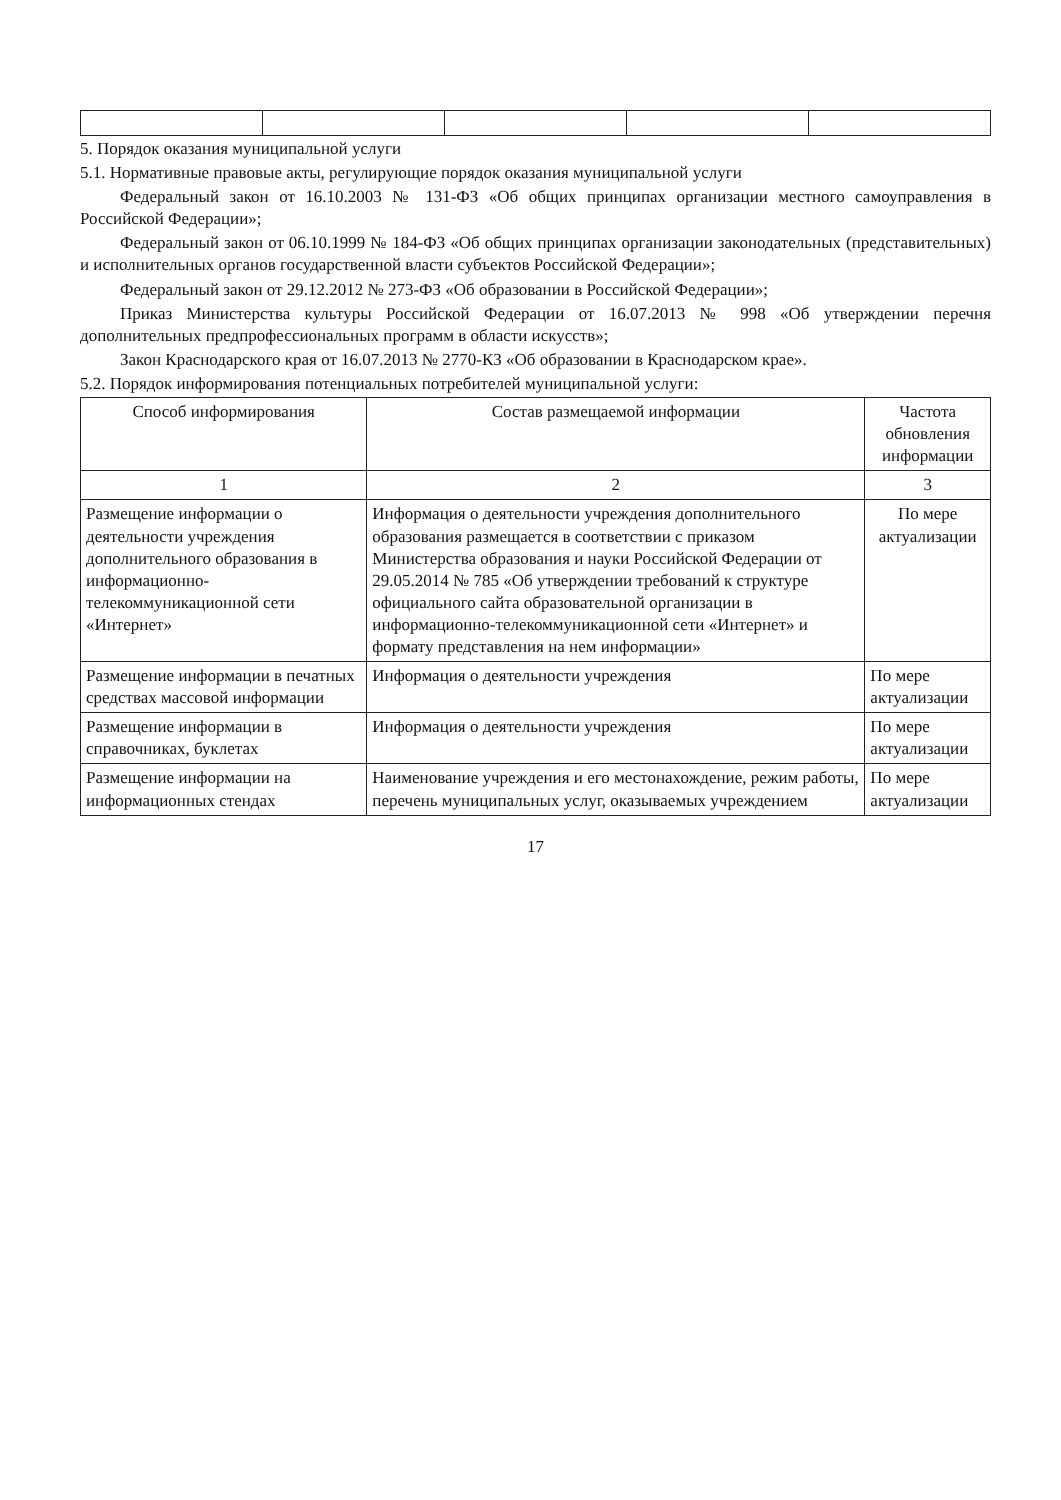5. Порядок оказания муниципальной услуги
5.1. Нормативные правовые акты, регулирующие порядок оказания муниципальной услуги
Федеральный закон от 16.10.2003 № 131-ФЗ «Об общих принципах организации местного самоуправления в Российской Федерации»;
Федеральный закон от 06.10.1999 № 184-ФЗ «Об общих принципах организации законодательных (представительных) и исполнительных органов государственной власти субъектов Российской Федерации»;
Федеральный закон от 29.12.2012 № 273-ФЗ «Об образовании в Российской Федерации»;
Приказ Министерства культуры Российской Федерации от 16.07.2013 № 998 «Об утверждении перечня дополнительных предпрофессиональных программ в области искусств»;
Закон Краснодарского края от 16.07.2013 № 2770-КЗ «Об образовании в Краснодарском крае».
5.2. Порядок информирования потенциальных потребителей муниципальной услуги:
| Способ информирования | Состав размещаемой информации | Частота обновления информации |
| --- | --- | --- |
| 1 | 2 | 3 |
| Размещение информации о деятельности учреждения дополнительного образования в информационно-телекоммуникационной сети «Интернет» | Информация о деятельности учреждения дополнительного образования размещается в соответствии с приказом Министерства образования и науки Российской Федерации от 29.05.2014 № 785 «Об утверждении требований к структуре официального сайта образовательной организации в информационно-телекоммуникационной сети «Интернет» и формату представления на нем информации» | По мере актуализации |
| Размещение информации в печатных средствах массовой информации | Информация о деятельности учреждения | По мере актуализации |
| Размещение информации в справочниках, буклетах | Информация о деятельности учреждения | По мере актуализации |
| Размещение информации на информационных стендах | Наименование учреждения и его местонахождение, режим работы, перечень муниципальных услуг, оказываемых учреждением | По мере актуализации |
17